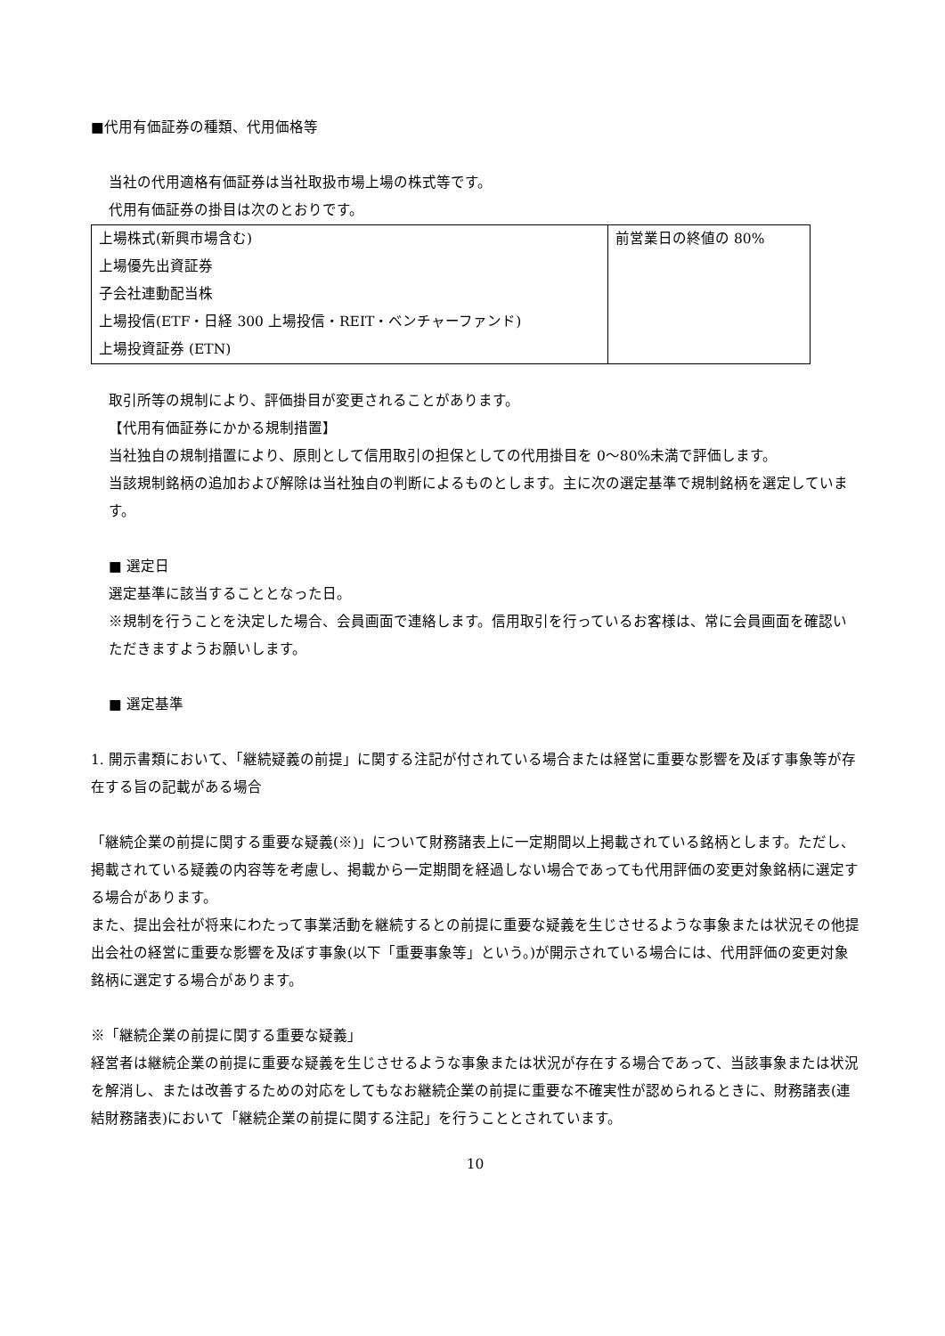■代用有価証券の種類、代用価格等
当社の代用適格有価証券は当社取扱市場上場の株式等です。
代用有価証券の掛目は次のとおりです。
| 上場株式(新興市場含む) 上場優先出資証券 子会社連動配当株 上場投信(ETF・日経 300 上場投信・REIT・ベンチャーファンド) 上場投資証券 (ETN) | 前営業日の終値の 80% |
取引所等の規制により、評価掛目が変更されることがあります。
【代用有価証券にかかる規制措置】
当社独自の規制措置により、原則として信用取引の担保としての代用掛目を 0〜80%未満で評価します。
当該規制銘柄の追加および解除は当社独自の判断によるものとします。主に次の選定基準で規制銘柄を選定しています。
■ 選定日
選定基準に該当することとなった日。
※規制を行うことを決定した場合、会員画面で連絡します。信用取引を行っているお客様は、常に会員画面を確認いただきますようお願いします。
■ 選定基準
1. 開示書類において、「継続疑義の前提」に関する注記が付されている場合または経営に重要な影響を及ぼす事象等が存在する旨の記載がある場合
「継続企業の前提に関する重要な疑義(※)」について財務諸表上に一定期間以上掲載されている銘柄とします。ただし、掲載されている疑義の内容等を考慮し、掲載から一定期間を経過しない場合であっても代用評価の変更対象銘柄に選定する場合があります。
また、提出会社が将来にわたって事業活動を継続するとの前提に重要な疑義を生じさせるような事象または状況その他提出会社の経営に重要な影響を及ぼす事象(以下「重要事象等」という。)が開示されている場合には、代用評価の変更対象銘柄に選定する場合があります。
※「継続企業の前提に関する重要な疑義」
経営者は継続企業の前提に重要な疑義を生じさせるような事象または状況が存在する場合であって、当該事象または状況を解消し、または改善するための対応をしてもなお継続企業の前提に重要な不確実性が認められるときに、財務諸表(連結財務諸表)において「継続企業の前提に関する注記」を行うこととされています。
10